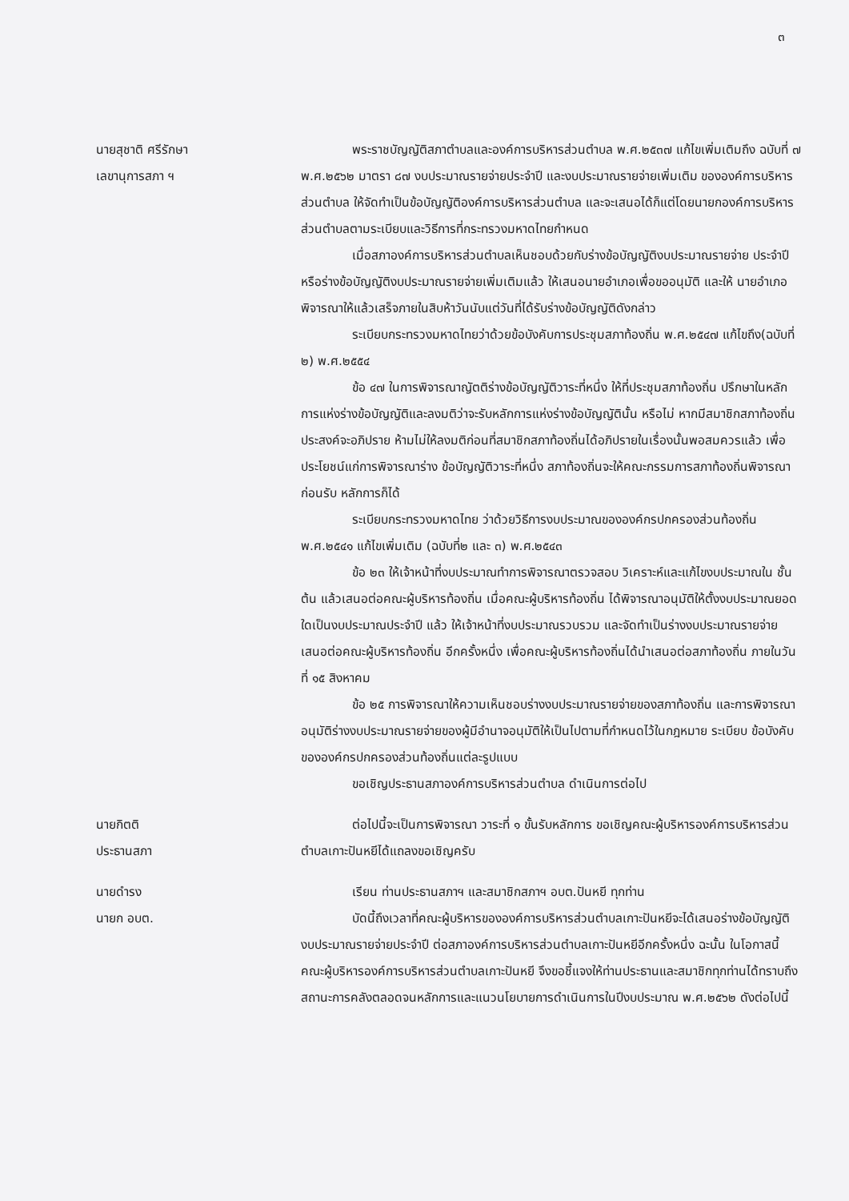๓
นายสุชาติ ศรีรักษา
เลขานุการสภา ฯ
พระราชบัญญัติสภาตำบลและองค์การบริหารส่วนตำบล พ.ศ.๒๕๓๗ แก้ไขเพิ่มเติมถึง ฉบับที่ ๗ พ.ศ.๒๕๖๒ มาตรา ๘๗ งบประมาณรายจ่ายประจำปี และงบประมาณรายจ่ายเพิ่มเติม ขององค์การบริหารส่วนตำบล ให้จัดทำเป็นข้อบัญญัติองค์การบริหารส่วนตำบล และจะเสนอได้ก็แต่โดยนายกองค์การบริหารส่วนตำบลตามระเบียบและวิธีการที่กระทรวงมหาดไทยกำหนด
เมื่อสภาองค์การบริหารส่วนตำบลเห็นชอบด้วยกับร่างข้อบัญญัติงบประมาณรายจ่าย ประจำปีหรือร่างข้อบัญญัติงบประมาณรายจ่ายเพิ่มเติมแล้ว ให้เสนอนายอำเภอเพื่อขออนุมัติ และให้ นายอำเภอพิจารณาให้แล้วเสร็จภายในสิบห้าวันนับแต่วันที่ได้รับร่างข้อบัญญัติดังกล่าว
ระเบียบกระทรวงมหาดไทยว่าด้วยข้อบังคับการประชุมสภาท้องถิ่น พ.ศ.๒๕๔๗ แก้ไขถึง(ฉบับที่ ๒) พ.ศ.๒๕๕๔
ข้อ ๔๗ ในการพิจารณาญัตติร่างข้อบัญญัติวาระที่หนึ่ง ให้ที่ประชุมสภาท้องถิ่น ปรึกษาในหลักการแห่งร่างข้อบัญญัติและลงมติว่าจะรับหลักการแห่งร่างข้อบัญญัตินั้น หรือไม่ หากมีสมาชิกสภาท้องถิ่นประสงค์จะอภิปราย ห้ามไม่ให้ลงมติก่อนที่สมาชิกสภาท้องถิ่นได้อภิปรายในเรื่องนั้นพอสมควรแล้ว เพื่อประโยชน์แก่การพิจารณาร่าง ข้อบัญญัติวาระที่หนึ่ง สภาท้องถิ่นจะให้คณะกรรมการสภาท้องถิ่นพิจารณาก่อนรับ หลักการก็ได้
ระเบียบกระทรวงมหาดไทย ว่าด้วยวิธีการงบประมาณขององค์กรปกครองส่วนท้องถิ่น พ.ศ.๒๕๔๑ แก้ไขเพิ่มเติม (ฉบับที่๒ และ ๓) พ.ศ.๒๕๔๓
ข้อ ๒๓ ให้เจ้าหน้าที่งบประมาณทำการพิจารณาตรวจสอบ วิเคราะห์และแก้ไขงบประมาณใน ชั้นต้น แล้วเสนอต่อคณะผู้บริหารท้องถิ่น เมื่อคณะผู้บริหารท้องถิ่น ได้พิจารณาอนุมัติให้ตั้งงบประมาณยอดใดเป็นงบประมาณประจำปี แล้ว ให้เจ้าหน้าที่งบประมาณรวบรวม และจัดทำเป็นร่างงบประมาณรายจ่ายเสนอต่อคณะผู้บริหารท้องถิ่น อีกครั้งหนึ่ง เพื่อคณะผู้บริหารท้องถิ่นได้นำเสนอต่อสภาท้องถิ่น ภายในวันที่ ๑๕ สิงหาคม
ข้อ ๒๕ การพิจารณาให้ความเห็นชอบร่างงบประมาณรายจ่ายของสภาท้องถิ่น และการพิจารณาอนุมัติร่างงบประมาณรายจ่ายของผู้มีอำนาจอนุมัติให้เป็นไปตามที่กำหนดไว้ในกฎหมาย ระเบียบ ข้อบังคับขององค์กรปกครองส่วนท้องถิ่นแต่ละรูปแบบ
ขอเชิญประธานสภาองค์การบริหารส่วนตำบล ดำเนินการต่อไป
นายกิตติ
ประธานสภา
ต่อไปนี้จะเป็นการพิจารณา วาระที่ ๑ ขั้นรับหลักการ ขอเชิญคณะผู้บริหารองค์การบริหารส่วนตำบลเกาะปันหยีได้แถลงขอเชิญครับ
นายดำรง
นายก อบต.
เรียน ท่านประธานสภาฯ และสมาชิกสภาฯ อบต.ปันหยี ทุกท่าน
บัดนี้ถึงเวลาที่คณะผู้บริหารขององค์การบริหารส่วนตำบลเกาะปันหยีจะได้เสนอร่างข้อบัญญัติงบประมาณรายจ่ายประจำปี ต่อสภาองค์การบริหารส่วนตำบลเกาะปันหยีอีกครั้งหนึ่ง ฉะนั้น ในโอกาสนี้ คณะผู้บริหารองค์การบริหารส่วนตำบลเกาะปันหยี จึงขอชี้แจงให้ท่านประธานและสมาชิกทุกท่านได้ทราบถึงสถานะการคลังตลอดจนหลักการและแนวนโยบายการดำเนินการในปีงบประมาณ พ.ศ.๒๕๖๒ ดังต่อไปนี้